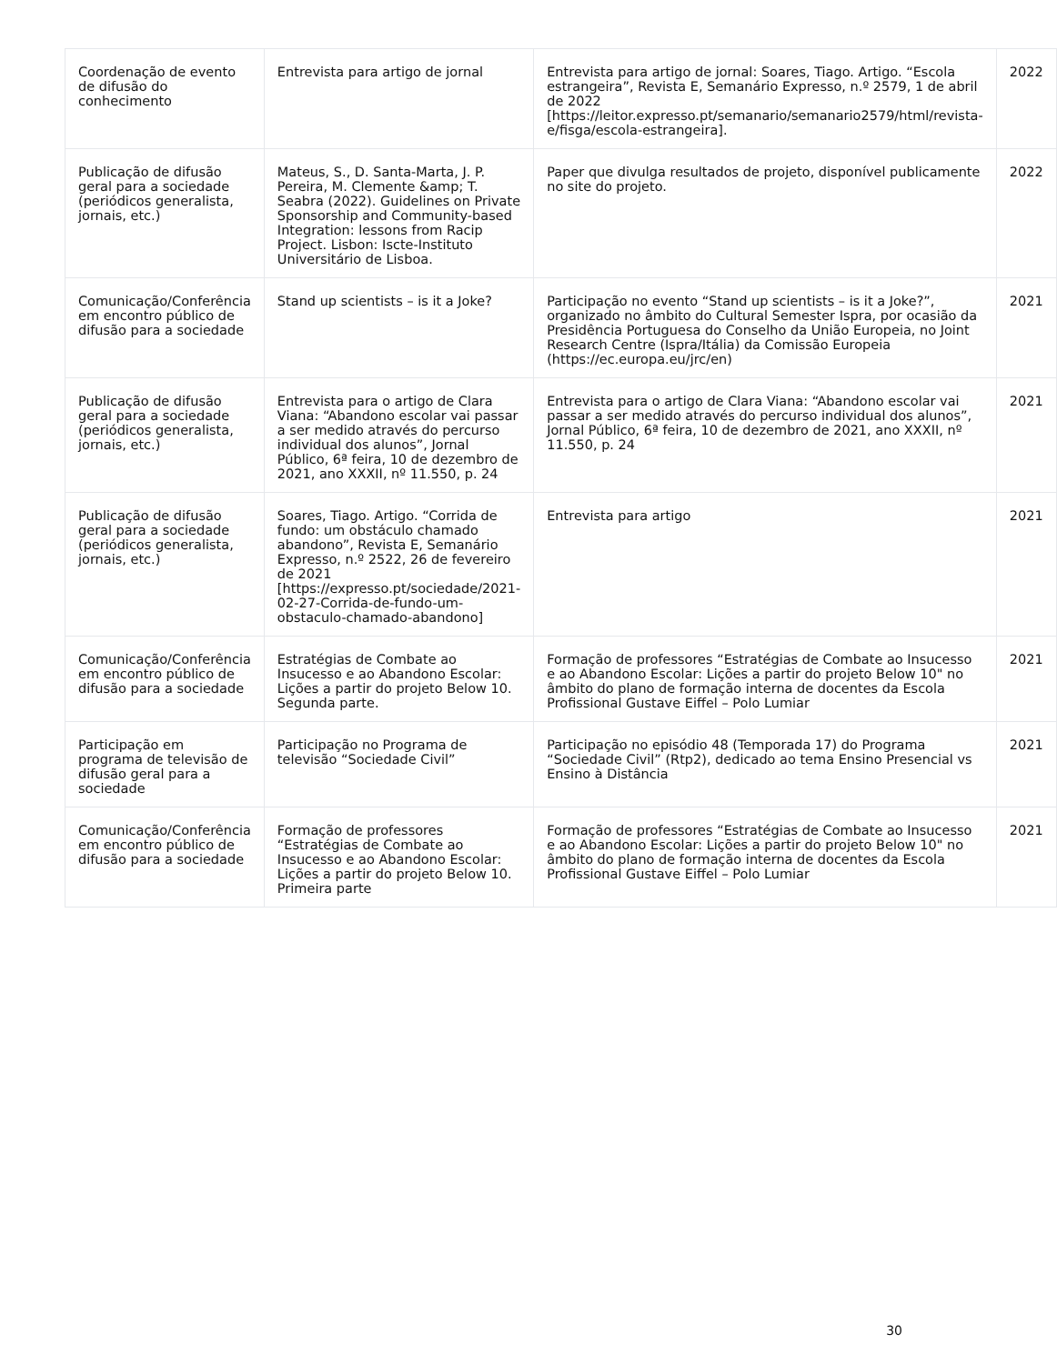| Coordenação de evento de difusão do conhecimento | Entrevista para artigo de jornal | Entrevista para artigo de jornal: Soares, Tiago. Artigo. “Escola estrangeira”, Revista E, Semanário Expresso, n.º 2579, 1 de abril de 2022 [https://leitor.expresso.pt/semanario/semanario2579/html/revista-e/fisga/escola-estrangeira]. | 2022 |
| Publicação de difusão geral para a sociedade (periódicos generalista, jornais, etc.) | Mateus, S., D. Santa-Marta, J. P. Pereira, M. Clemente &amp; T. Seabra (2022). Guidelines on Private Sponsorship and Community-based Integration: lessons from Racip Project. Lisbon: Iscte-Instituto Universitário de Lisboa. | Paper que divulga resultados de projeto, disponível publicamente no site do projeto. | 2022 |
| Comunicação/Conferência em encontro público de difusão para a sociedade | Stand up scientists – is it a Joke? | Participação no evento “Stand up scientists – is it a Joke?”, organizado no âmbito do Cultural Semester Ispra, por ocasião da Presidência Portuguesa do Conselho da União Europeia, no Joint Research Centre (Ispra/Itália) da Comissão Europeia (https://ec.europa.eu/jrc/en) | 2021 |
| Publicação de difusão geral para a sociedade (periódicos generalista, jornais, etc.) | Entrevista para o artigo de Clara Viana: “Abandono escolar vai passar a ser medido através do percurso individual dos alunos”, Jornal Público, 6ª feira, 10 de dezembro de 2021, ano XXXII, nº 11.550, p. 24 | Entrevista para o artigo de Clara Viana: “Abandono escolar vai passar a ser medido através do percurso individual dos alunos”, Jornal Público, 6ª feira, 10 de dezembro de 2021, ano XXXII, nº 11.550, p. 24 | 2021 |
| Publicação de difusão geral para a sociedade (periódicos generalista, jornais, etc.) | Soares, Tiago. Artigo. “Corrida de fundo: um obstáculo chamado abandono”, Revista E, Semanário Expresso, n.º 2522, 26 de fevereiro de 2021 [https://expresso.pt/sociedade/2021-02-27-Corrida-de-fundo-um-obstaculo-chamado-abandono] | Entrevista para artigo | 2021 |
| Comunicação/Conferência em encontro público de difusão para a sociedade | Estratégias de Combate ao Insucesso e ao Abandono Escolar: Lições a partir do projeto Below 10. Segunda parte. | Formação de professores “Estratégias de Combate ao Insucesso e ao Abandono Escolar: Lições a partir do projeto Below 10" no âmbito do plano de formação interna de docentes da Escola Profissional Gustave Eiffel – Polo Lumiar | 2021 |
| Participação em programa de televisão de difusão geral para a sociedade | Participação no Programa de televisão “Sociedade Civil” | Participação no episódio 48 (Temporada 17) do Programa “Sociedade Civil” (Rtp2), dedicado ao tema Ensino Presencial vs Ensino à Distância | 2021 |
| Comunicação/Conferência em encontro público de difusão para a sociedade | Formação de professores “Estratégias de Combate ao Insucesso e ao Abandono Escolar: Lições a partir do projeto Below 10. Primeira parte | Formação de professores “Estratégias de Combate ao Insucesso e ao Abandono Escolar: Lições a partir do projeto Below 10" no âmbito do plano de formação interna de docentes da Escola Profissional Gustave Eiffel – Polo Lumiar | 2021 |
30